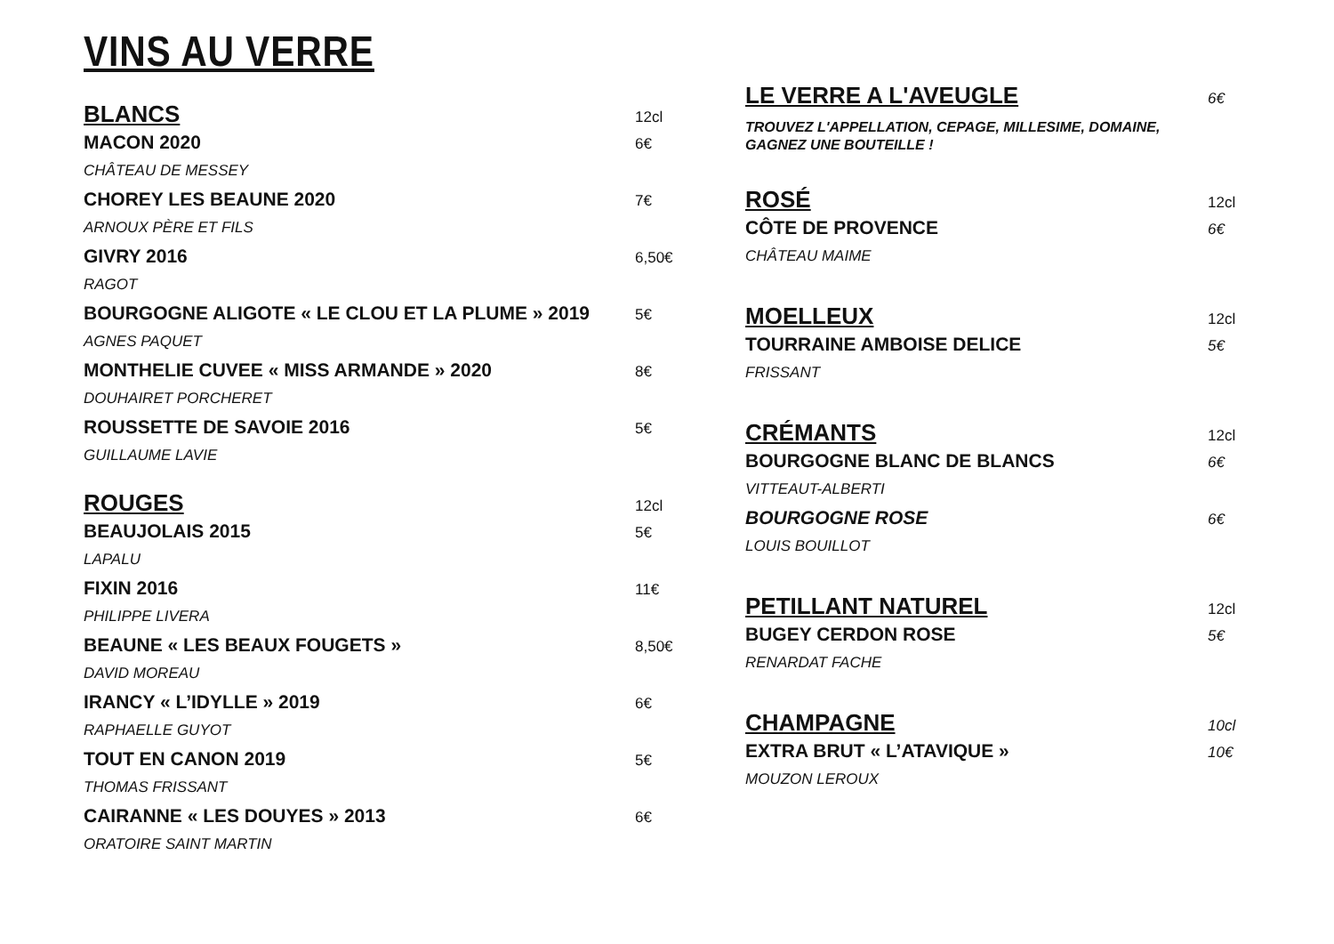VINS AU VERRE
BLANCS 12cl
MACON 2020 6€
CHÂTEAU DE MESSEY
CHOREY LES BEAUNE 2020 7€
ARNOUX PÈRE ET FILS
GIVRY 2016 6,50€
RAGOT
BOURGOGNE ALIGOTE « LE CLOU ET LA PLUME » 2019 5€
AGNES PAQUET
MONTHELIE CUVEE « MISS ARMANDE » 2020 8€
DOUHAIRET PORCHERET
ROUSSETTE DE SAVOIE 2016 5€
GUILLAUME LAVIE
ROUGES 12cl
BEAUJOLAIS 2015 5€
LAPALU
FIXIN 2016 11€
PHILIPPE LIVERA
BEAUNE « LES BEAUX FOUGETS » 8,50€
DAVID MOREAU
IRANCY « L’IDYLLE » 2019 6€
RAPHAELLE GUYOT
TOUT EN CANON 2019 5€
THOMAS FRISSANT
CAIRANNE « LES DOUYES » 2013 6€
ORATOIRE SAINT MARTIN
LE VERRE A L'AVEUGLE 6€
TROUVEZ L'APPELLATION, CEPAGE, MILLESIME, DOMAINE,
GAGNEZ UNE BOUTEILLE !
ROSÉ 12cl
CÔTE DE PROVENCE 6€
CHÂTEAU MAIME
MOELLEUX 12cl
TOURRAINE AMBOISE DELICE 5€
FRISSANT
CRÉMANTS 12cl
BOURGOGNE BLANC DE BLANCS 6€
VITTEAUT-ALBERTI
BOURGOGNE ROSE 6€
LOUIS BOUILLOT
PETILLANT NATUREL 12cl
BUGEY CERDON ROSE 5€
RENARDAT FACHE
CHAMPAGNE 10cl
EXTRA BRUT « L’ATAVIQUE » 10€
MOUZON LEROUX